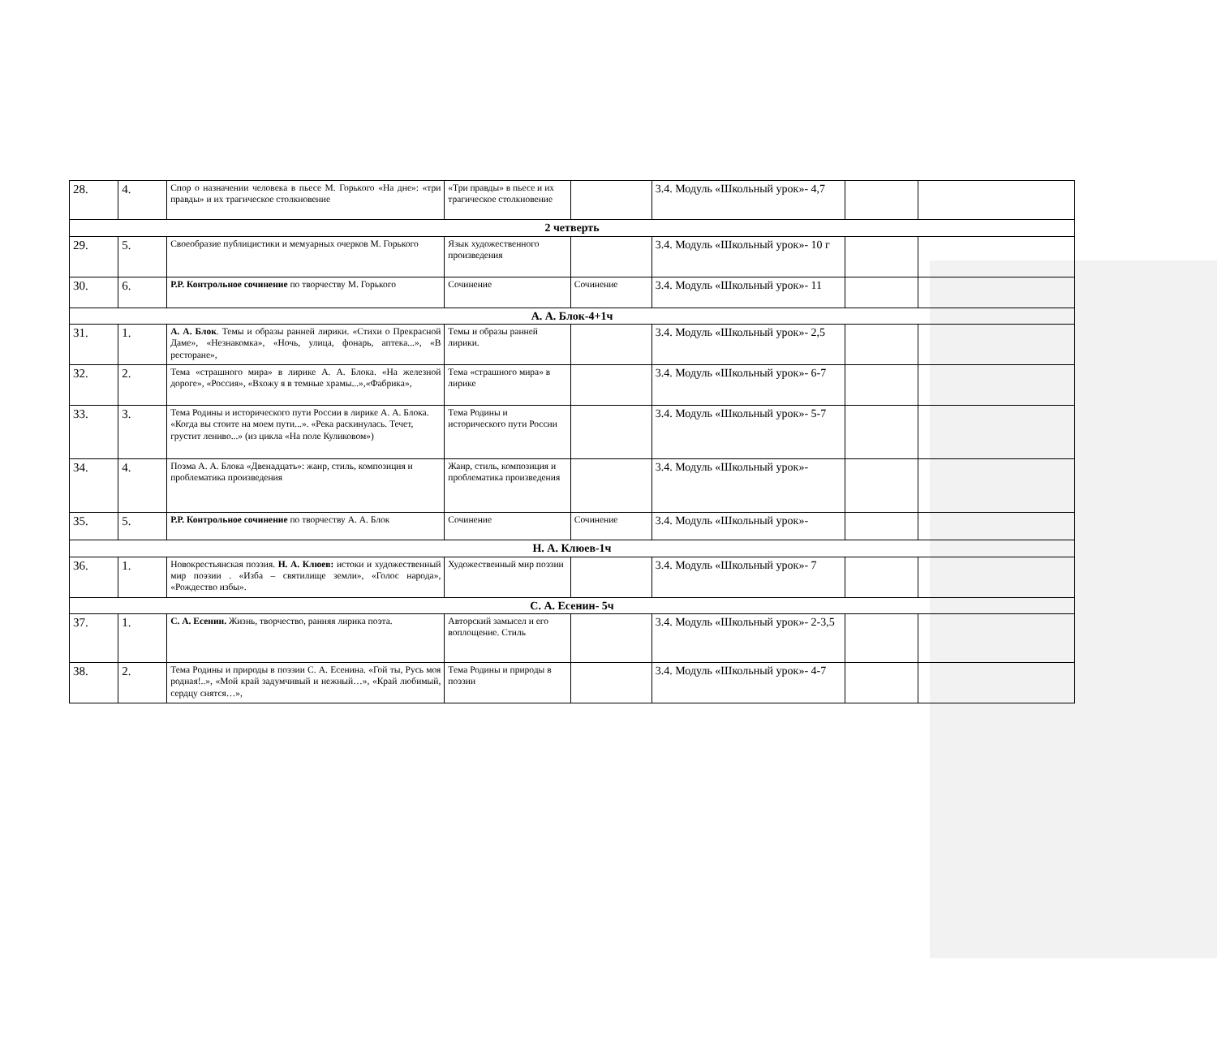| 28. | 4. | Спор о назначении человека в пьесе М. Горького «На дне»: «три правды» и их трагическое столкновение | «Три правды» в пьесе и их трагическое столкновение | | 3.4. Модуль «Школьный урок»- 4,7 | | |
| 2 четверть | | | | | | | |
| 29. | 5. | Своеобразие публицистики и мемуарных очерков М. Горького | Язык художественного произведения | | 3.4. Модуль «Школьный урок»- 10 г | | |
| 30. | 6. | Р.Р. Контрольное сочинение по творчеству М. Горького | Сочинение | Сочинение | 3.4. Модуль «Школьный урок»- 11 | | |
| А. А. Блок-4+1ч | | | | | | | |
| 31. | 1. | А. А. Блок . Темы и образы ранней лирики. «Стихи о Прекрасной Даме», «Незнакомка», «Ночь, улица, фонарь, аптека...», «В ресторане», | Темы и образы ранней лирики. | | 3.4. Модуль «Школьный урок»- 2,5 | | |
| 32. | 2. | Тема «страшного мира» в лирике А. А. Блока. «На железной дороге», «Россия», «Вхожу я в темные храмы...»,«Фабрика», | Тема «страшного мира» в лирике | | 3.4. Модуль «Школьный урок»- 6-7 | | |
| 33. | 3. | Тема Родины и исторического пути России в лирике А. А. Блока. «Когда вы стоите на моем пути...». «Река раскинулась. Течет, грустит лениво...» (из цикла «На поле Куликовом») | Тема Родины и исторического пути России | | 3.4. Модуль «Школьный урок»- 5-7 | | |
| 34. | 4. | Поэма А. А. Блока «Двенадцать»: жанр, стиль, композиция и проблематика произведения | Жанр, стиль, композиция и проблематика произведения | | 3.4. Модуль «Школьный урок»- | | |
| 35. | 5. | Р.Р. Контрольное сочинение по творчеству А. А. Блок | Сочинение | Сочинение | 3.4. Модуль «Школьный урок»- | | |
| Н. А. Клюев-1ч | | | | | | | |
| 36. | 1. | Новокрестьянская поэзия. Н. А. Клюев: истоки и художественный мир поэзии . «Изба – святилище земли», «Голос народа», «Рождество избы». | Художественный мир поэзии | | 3.4. Модуль «Школьный урок»- 7 | | |
| С. А. Есенин- 5ч | | | | | | | |
| 37. | 1. | С. А. Есенин. Жизнь, творчество, ранняя лирика поэта. | Авторский замысел и его воплощение. Стиль | | 3.4. Модуль «Школьный урок»- 2-3,5 | | |
| 38. | 2. | Тема Родины и природы в поэзии С. А. Есенина. «Гой ты, Русь моя родная!..», «Мой край задумчивый и нежный…», «Край любимый, сердцу снятся…», | Тема Родины и природы в поэзии | | 3.4. Модуль «Школьный урок»- 4-7 | | |